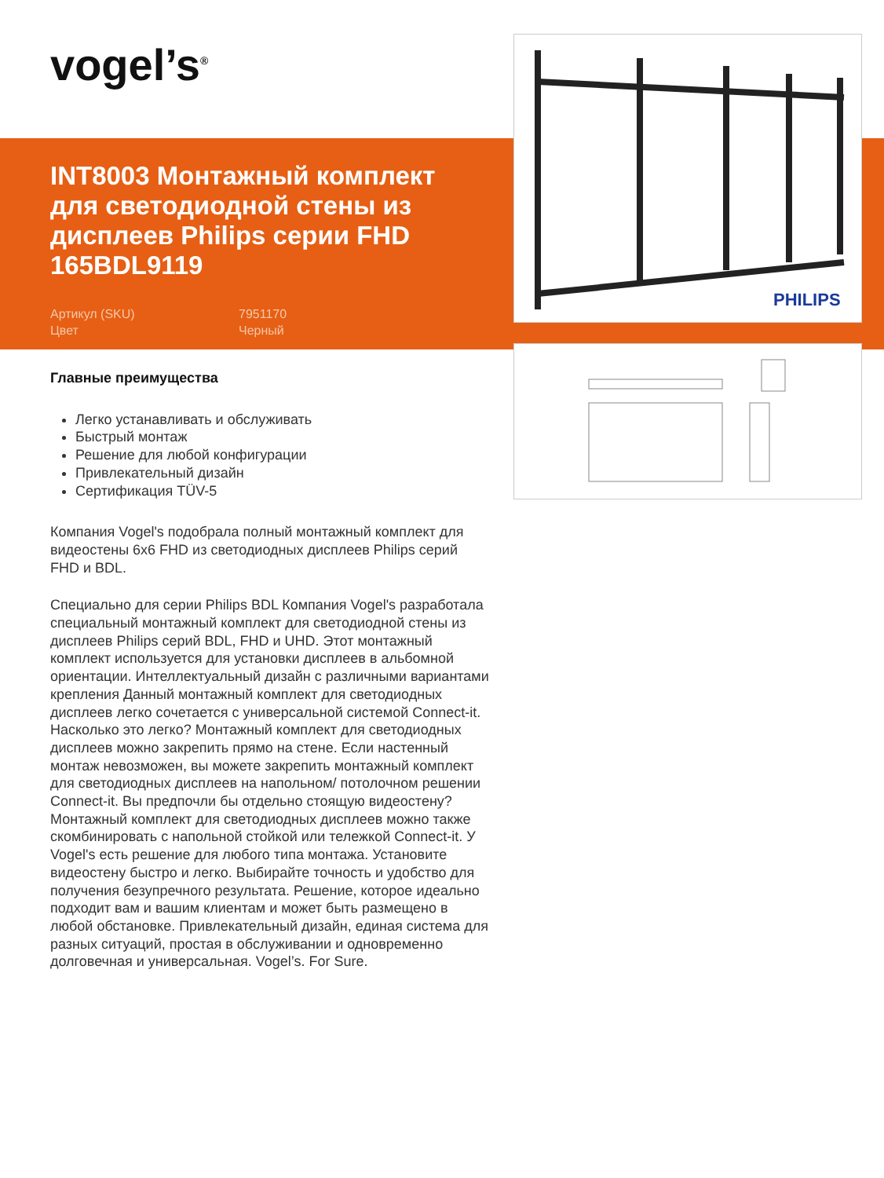vogel’s<sup>®</sup>
INT8003 Монтажный комплект для светодиодной стены из дисплеев Philips серии FHD 165BDL9119
Артикул (SKU) 7951170 Цвет Черный
PHILIPS
Главные преимущества
Легко устанавливать и обслуживать
Быстрый монтаж
Решение для любой конфигурации
Привлекательный дизайн
Сертификация TÜV-5
Компания Vogel's подобрала полный монтажный комплект для видеостены 6x6 FHD из светодиодных дисплеев Philips серий FHD и BDL.
Специально для серии Philips BDL Компания Vogel's разработала специальный монтажный комплект для светодиодной стены из дисплеев Philips серий BDL, FHD и UHD. Этот монтажный комплект используется для установки дисплеев в альбомной ориентации. Интеллектуальный дизайн с различными вариантами крепления Данный монтажный комплект для светодиодных дисплеев легко сочетается с универсальной системой Connect-it. Насколько это легко? Монтажный комплект для светодиодных дисплеев можно закрепить прямо на стене. Если настенный монтаж невозможен, вы можете закрепить монтажный комплект для светодиодных дисплеев на напольном/ потолочном решении Connect-it. Вы предпочли бы отдельно стоящую видеостену? Монтажный комплект для светодиодных дисплеев можно также скомбинировать с напольной стойкой или тележкой Connect-it. У Vogel's есть решение для любого типа монтажа. Установите видеостену быстро и легко. Выбирайте точность и удобство для получения безупречного результата. Решение, которое идеально подходит вам и вашим клиентам и может быть размещено в любой обстановке. Привлекательный дизайн, единая система для разных ситуаций, простая в обслуживании и одновременно долговечная и универсальная. Vogel’s. For Sure.